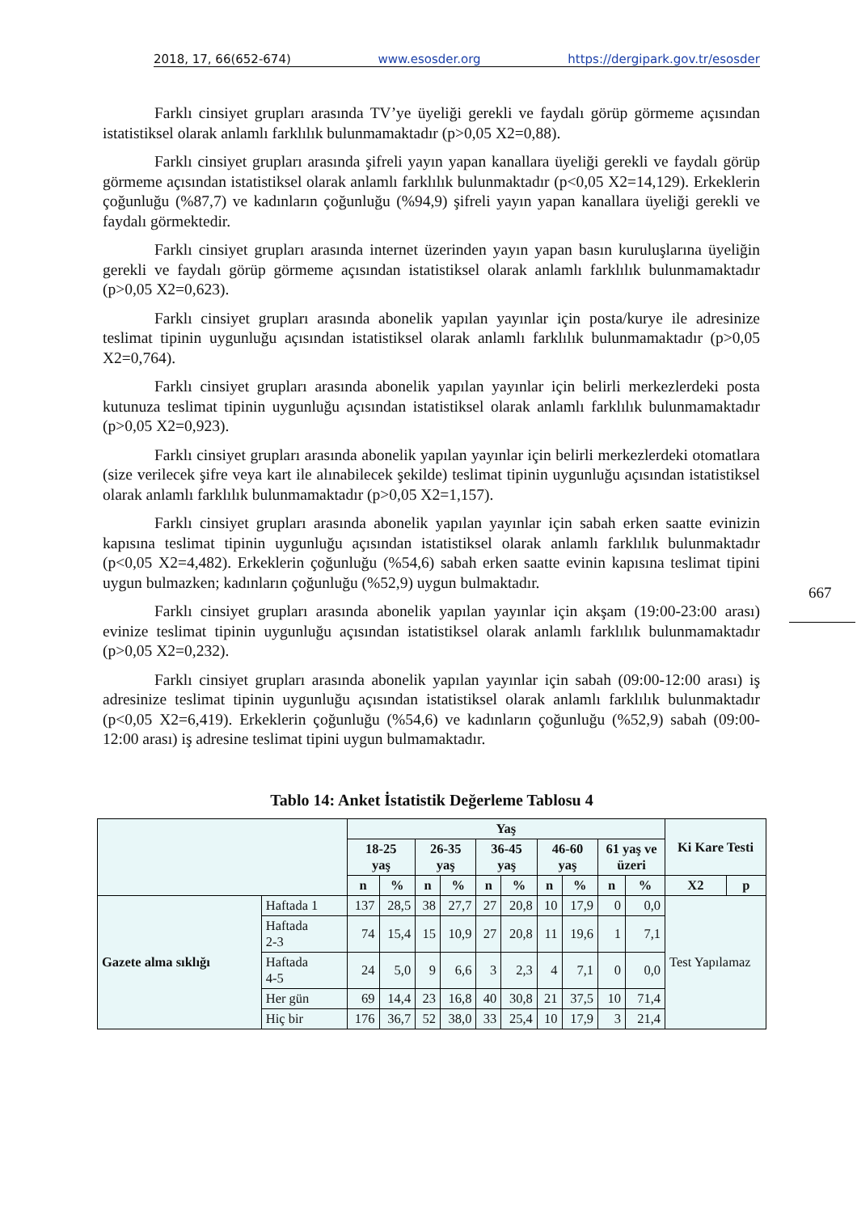2018, 17, 66(652-674) www.esosder.org https://dergipark.gov.tr/esosder
Farklı cinsiyet grupları arasında TV’ye üyeliği gerekli ve faydalı görüp görmeme açısından istatistiksel olarak anlamlı farklılık bulunmamaktadır (p>0,05 X2=0,88).
Farklı cinsiyet grupları arasında şifreli yayın yapan kanallara üyeliği gerekli ve faydalı görüp görmeme açısından istatistiksel olarak anlamlı farklılık bulunmaktadır (p<0,05 X2=14,129). Erkeklerin çoğunluğu (%87,7) ve kadınların çoğunluğu (%94,9) şifreli yayın yapan kanallara üyeliği gerekli ve faydalı görmektedir.
Farklı cinsiyet grupları arasında internet üzerinden yayın yapan basın kuruluşlarına üyeliğin gerekli ve faydalı görüp görmeme açısından istatistiksel olarak anlamlı farklılık bulunmamaktadır (p>0,05 X2=0,623).
Farklı cinsiyet grupları arasında abonelik yapılan yayınlar için posta/kurye ile adresinize teslimat tipinin uygunluğu açısından istatistiksel olarak anlamlı farklılık bulunmamaktadır (p>0,05 X2=0,764).
Farklı cinsiyet grupları arasında abonelik yapılan yayınlar için belirli merkezlerdeki posta kutunuza teslimat tipinin uygunluğu açısından istatistiksel olarak anlamlı farklılık bulunmamaktadır (p>0,05 X2=0,923).
Farklı cinsiyet grupları arasında abonelik yapılan yayınlar için belirli merkezlerdeki otomatlara (size verilecek şifre veya kart ile alınabilecek şekilde) teslimat tipinin uygunluğu açısından istatistiksel olarak anlamlı farklılık bulunmamaktadır (p>0,05 X2=1,157).
Farklı cinsiyet grupları arasında abonelik yapılan yayınlar için sabah erken saatte evinizin kapısına teslimat tipinin uygunluğu açısından istatistiksel olarak anlamlı farklılık bulunmaktadır (p<0,05 X2=4,482). Erkeklerin çoğunluğu (%54,6) sabah erken saatte evinin kapısına teslimat tipini uygun bulmazken; kadınların çoğunluğu (%52,9) uygun bulmaktadır.
Farklı cinsiyet grupları arasında abonelik yapılan yayınlar için akşam (19:00-23:00 arası) evinize teslimat tipinin uygunluğu açısından istatistiksel olarak anlamlı farklılık bulunmamaktadır (p>0,05 X2=0,232).
Farklı cinsiyet grupları arasında abonelik yapılan yayınlar için sabah (09:00-12:00 arası) iş adresinize teslimat tipinin uygunluğu açısından istatistiksel olarak anlamlı farklılık bulunmaktadır (p<0,05 X2=6,419). Erkeklerin çoğunluğu (%54,6) ve kadınların çoğunluğu (%52,9) sabah (09:00-12:00 arası) iş adresine teslimat tipini uygun bulmamaktadır.
667
Tablo 14: Anket İstatistik Değerleme Tablosu 4
| | | Yaş | | | | | | | | | | Ki Kare Testi | |
| --- | --- | --- | --- | --- | --- | --- | --- | --- | --- | --- | --- | --- | --- |
| | | 18-25 yaş | | 26-35 yaş | | 36-45 yaş | | 46-60 yaş | | 61 yaş ve üzeri | | | |
| | | n | % | n | % | n | % | n | % | n | % | X2 | p |
| Gazete alma sıklığı | Haftada 1 | 137 | 28,5 | 38 | 27,7 | 27 | 20,8 | 10 | 17,9 | 0 | 0,0 | Test Yapılamaz | |
| | Haftada 2-3 | 74 | 15,4 | 15 | 10,9 | 27 | 20,8 | 11 | 19,6 | 1 | 7,1 | | |
| | Haftada 4-5 | 24 | 5,0 | 9 | 6,6 | 3 | 2,3 | 4 | 7,1 | 0 | 0,0 | | |
| | Her gün | 69 | 14,4 | 23 | 16,8 | 40 | 30,8 | 21 | 37,5 | 10 | 71,4 | | |
| | Hiç bir | 176 | 36,7 | 52 | 38,0 | 33 | 25,4 | 10 | 17,9 | 3 | 21,4 | | |